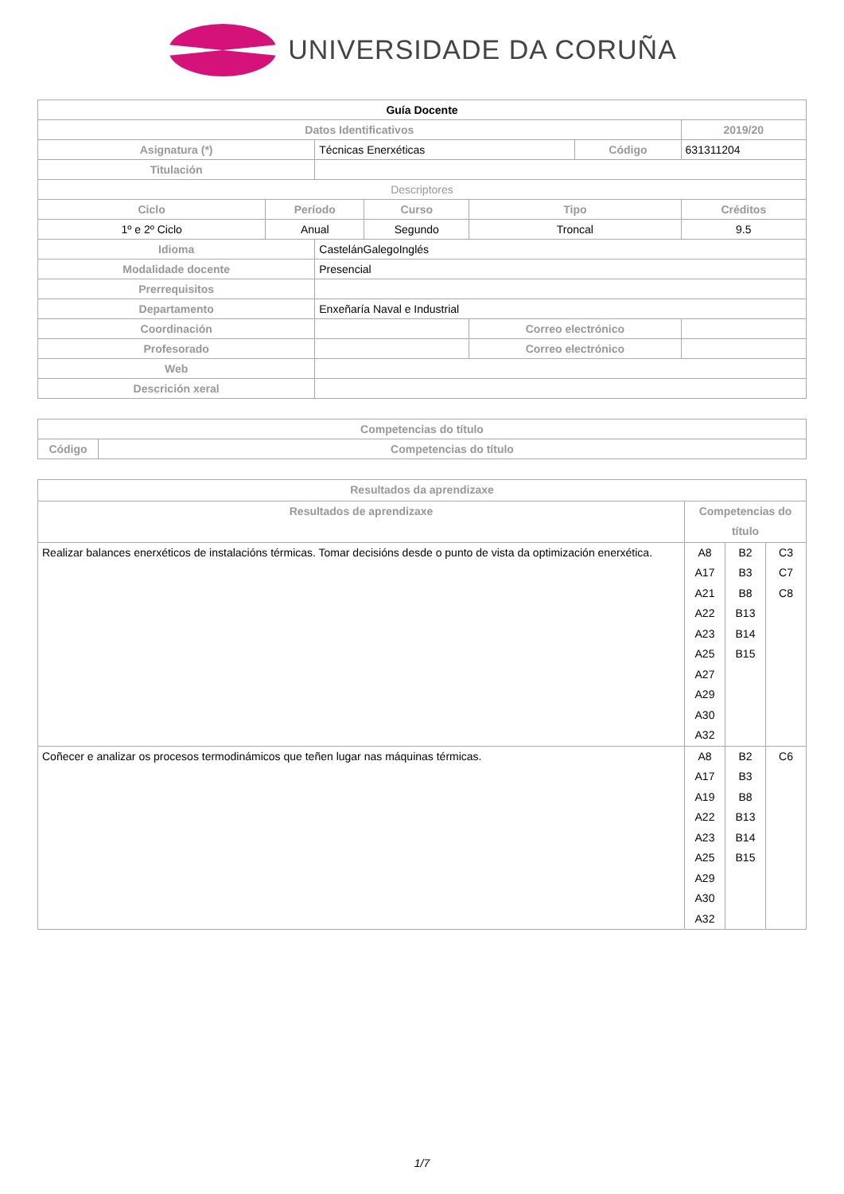UNIVERSIDADE DA CORUÑA
| Guía Docente | | | | | | | |
| Datos Identificativos | | | | | | | 2019/20 |
| Asignatura (*) | | Técnicas Enerxéticas | | | Código | | 631311204 |
| Titulación | | | | | | | |
| Descriptores | | | | | | | |
| Ciclo | Período | | Curso | Tipo | | | Créditos |
| 1º e 2º Ciclo | Anual | | Segundo | Troncal | | | 9.5 |
| Idioma | | CastelánGalegoInglés | | | | | |
| Modalidade docente | | Presencial | | | | | |
| Prerrequisitos | | | | | | | |
| Departamento | | Enxeñaría Naval e Industrial | | | | | |
| Coordinación | | | | Correo electrónico | | | |
| Profesorado | | | | Correo electrónico | | | |
| Web | | | | | | | |
| Descrición xeral | | | | | | | |
| Competencias do título | |
| --- | --- |
| Código | Competencias do título |
| Resultados da aprendizaxe | | | |
| --- | --- | --- | --- |
| Resultados de aprendizaxe | Competencias do título | | |
| Realizar balances enerxéticos de instalacións térmicas. Tomar decisións desde o punto de vista da optimización enerxética. | A8 A17 A21 A22 A23 A25 A27 A29 A30 A32 | B2 B3 B8 B13 B14 B15 | C3 C7 C8 |
| Coñecer e analizar os procesos termodinámicos que teñen lugar nas máquinas térmicas. | A8 A17 A19 A22 A23 A25 A29 A30 A32 | B2 B3 B8 B13 B14 B15 | C6 |
1/7